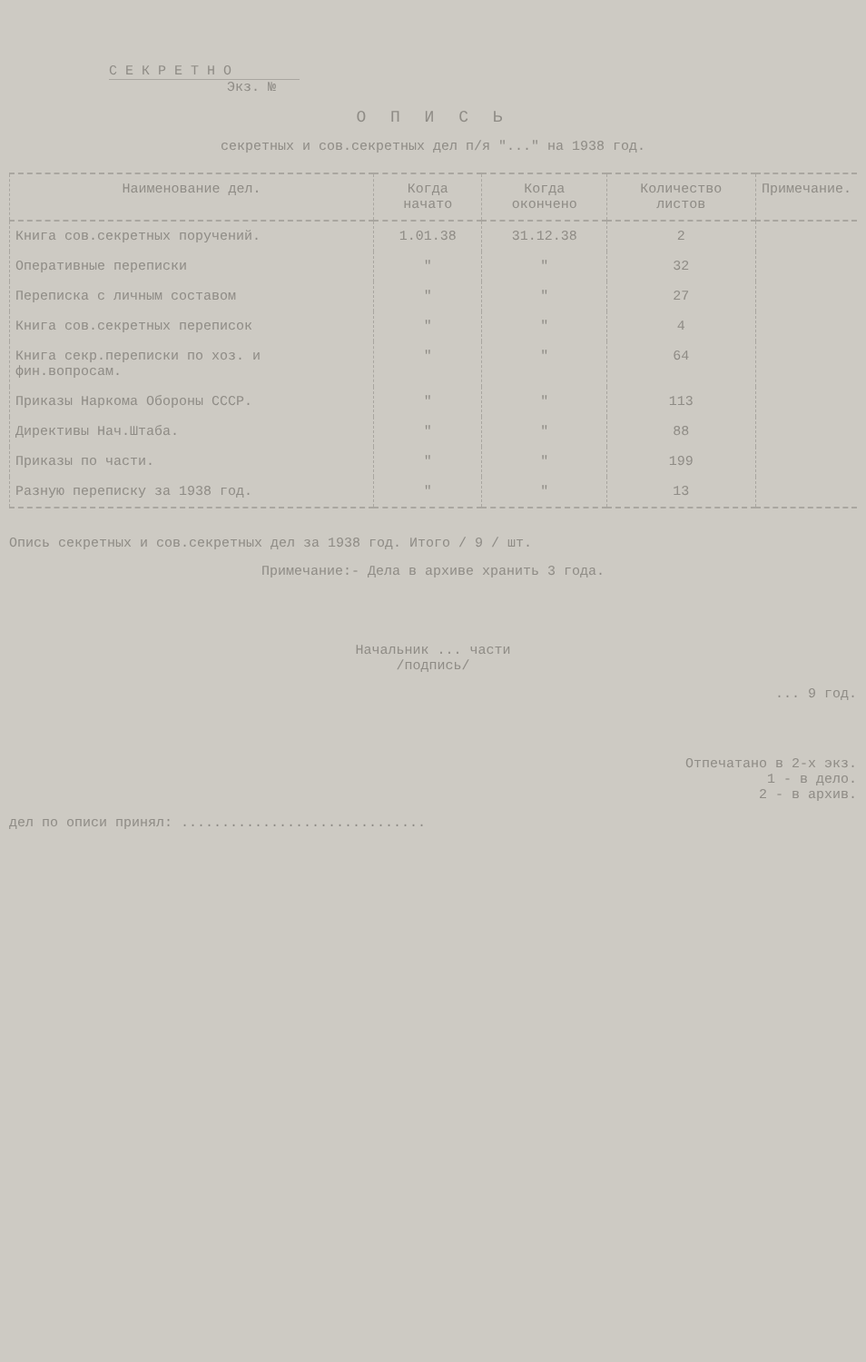С Е К Р Е Т Н О
Экз. №
О П И С Ь
секретных и сов.секретных дел п/я "..." на 1938 год.
| Наименование дел. | Когда начато | Когда окончено | Количество листов | Примечание. |
| --- | --- | --- | --- | --- |
| Книга сов.секретных поручений. | 1.01.38 | 31.12.38 | 2 | |
| Оперативные переписки | " | " | 32 | |
| Переписка с личным составом | " | " | 27 | |
| Книга сов.секретных переписок | " | " | 4 | |
| Книга секр.переписки по хоз. и фин.вопросам. | " | " | 64 | |
| Приказы Наркома Обороны СССР. | " | " | 113 | |
| Директивы Нач.Штаба. | " | " | 88 | |
| Приказы по части. | " | " | 199 | |
| Разную переписку за 1938 год. | " | " | 13 | |
Опись секретных и сов.секретных дел за 1938 год. Итого / 9 / шт.
Примечание:- Дела в архиве хранить 3 года.
Начальник ... части
/подпись/
... 9 год.
Отпечатано в 2-х экз.
1 - в дело.
2 - в архив.
дел по описи принял: ..............................